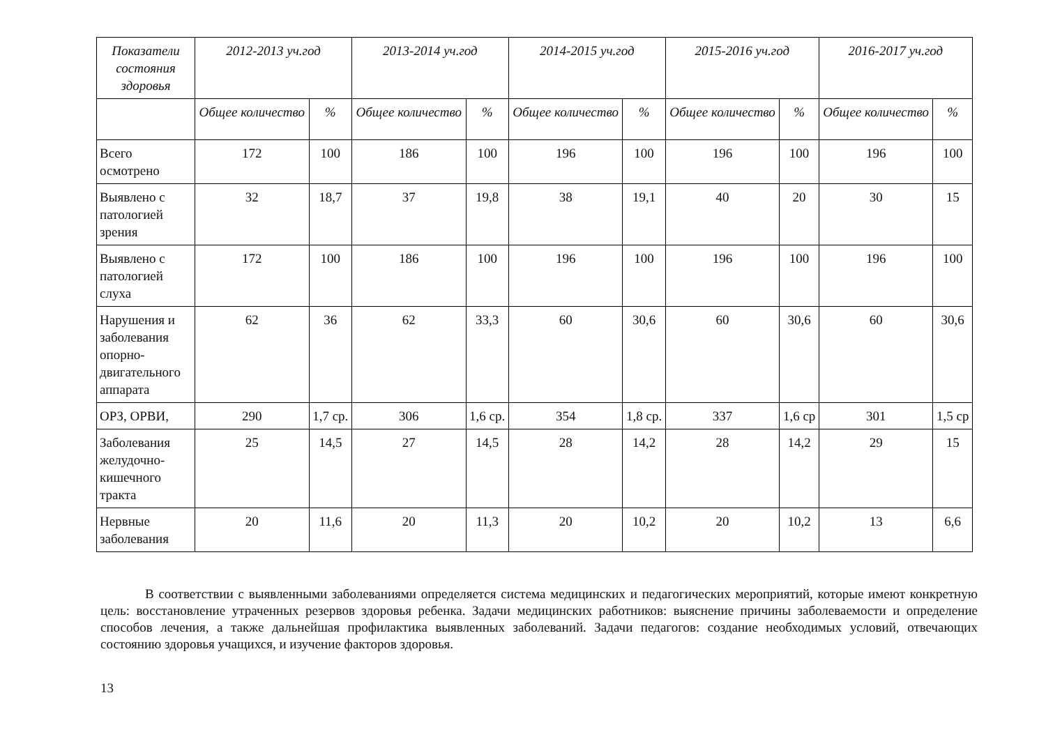| Показатели состояния здоровья | 2012-2013 уч.год | | 2013-2014 уч.год | | 2014-2015 уч.год | | 2015-2016 уч.год | | 2016-2017 уч.год | |
| --- | --- | --- | --- | --- | --- | --- | --- | --- | --- | --- |
| | Общее количество | % | Общее количество | % | Общее количество | % | Общее количество | % | Общее количество | % |
| Всего осмотрено | 172 | 100 | 186 | 100 | 196 | 100 | 196 | 100 | 196 | 100 |
| Выявлено с патологией зрения | 32 | 18,7 | 37 | 19,8 | 38 | 19,1 | 40 | 20 | 30 | 15 |
| Выявлено с патологией слуха | 172 | 100 | 186 | 100 | 196 | 100 | 196 | 100 | 196 | 100 |
| Нарушения и заболевания опорно-двигательного аппарата | 62 | 36 | 62 | 33,3 | 60 | 30,6 | 60 | 30,6 | 60 | 30,6 |
| ОРЗ, ОРВИ, | 290 | 1,7 ср. | 306 | 1,6 ср. | 354 | 1,8 ср. | 337 | 1,6 ср | 301 | 1,5 ср |
| Заболевания желудочно-кишечного тракта | 25 | 14,5 | 27 | 14,5 | 28 | 14,2 | 28 | 14,2 | 29 | 15 |
| Нервные заболевания | 20 | 11,6 | 20 | 11,3 | 20 | 10,2 | 20 | 10,2 | 13 | 6,6 |
В соответствии с выявленными заболеваниями определяется система медицинских и педагогических мероприятий, которые имеют конкретную цель: восстановление утраченных резервов здоровья ребенка. Задачи медицинских работников: выяснение причины заболеваемости и определение способов лечения, а также дальнейшая профилактика выявленных заболеваний. Задачи педагогов: создание необходимых условий, отвечающих состоянию здоровья учащихся, и изучение факторов здоровья.
13